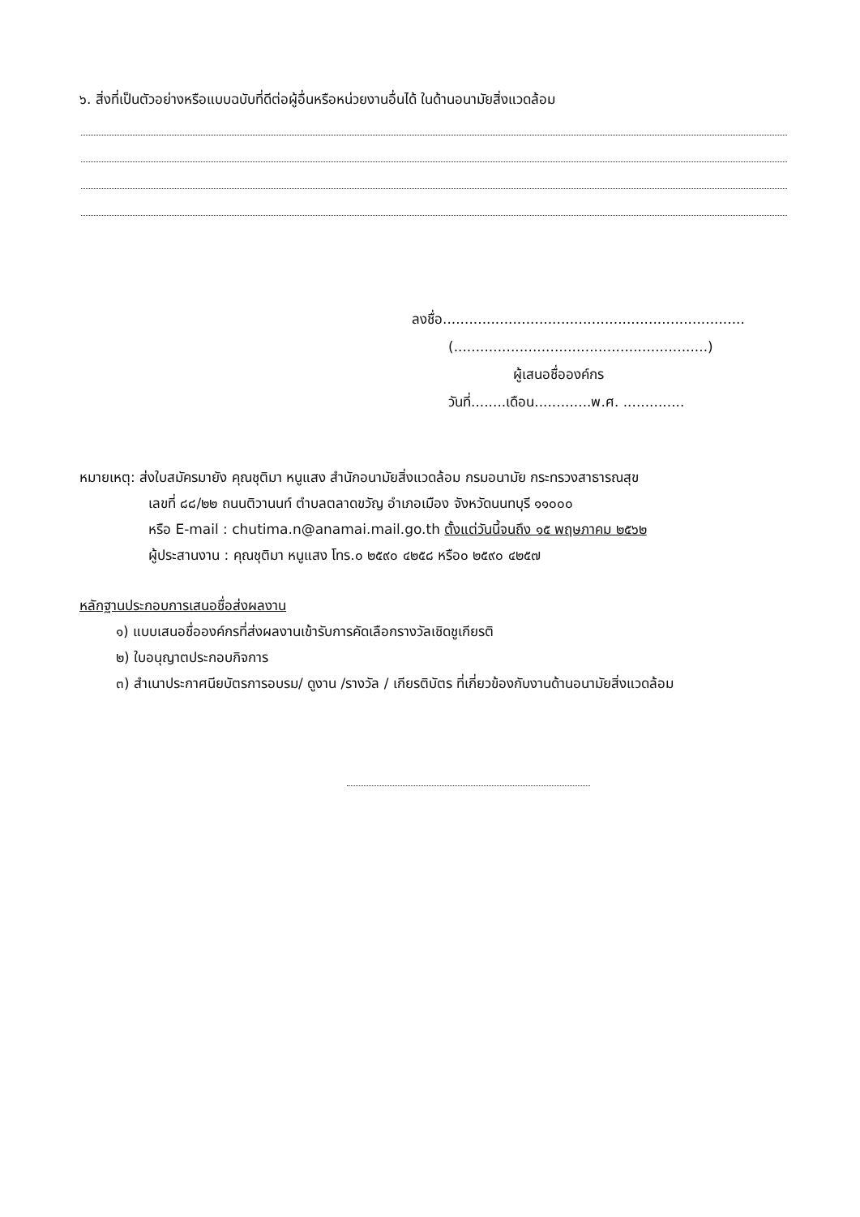๖. สิ่งที่เป็นตัวอย่างหรือแบบฉบับที่ดีต่อผู้อื่นหรือหน่วยงานอื่นได้ ในด้านอนามัยสิ่งแวดล้อม
ลงชื่อ.....................................................................
(..........................................................)
ผู้เสนอชื่อองค์กร
วันที่........เดือน.............พ.ศ. ..............
หมายเหตุ: ส่งใบสมัครมายัง คุณชุติมา หนูแสง สำนักอนามัยสิ่งแวดล้อม กรมอนามัย กระทรวงสาธารณสุข
เลขที่ ๘๘/๒๒ ถนนติวานนท์ ตำบลตลาดขวัญ อำเภอเมือง จังหวัดนนทบุรี ๑๑๐๐๐
หรือ E-mail : chutima.n@anamai.mail.go.th ตั้งแต่วันนี้จนถึง ๑๕ พฤษภาคม ๒๕๖๒
ผู้ประสานงาน : คุณชุติมา หนูแสง โทร.๐ ๒๕๙๐ ๔๒๕๘ หรือ๐ ๒๕๙๐ ๔๒๕๗
หลักฐานประกอบการเสนอชื่อส่งผลงาน
๑) แบบเสนอชื่อองค์กรที่ส่งผลงานเข้ารับการคัดเลือกรางวัลเชิดชูเกียรติ
๒) ใบอนุญาตประกอบกิจการ
๓) สำเนาประกาศนียบัตรการอบรม/ ดูงาน /รางวัล / เกียรติบัตร ที่เกี่ยวข้องกับงานด้านอนามัยสิ่งแวดล้อม